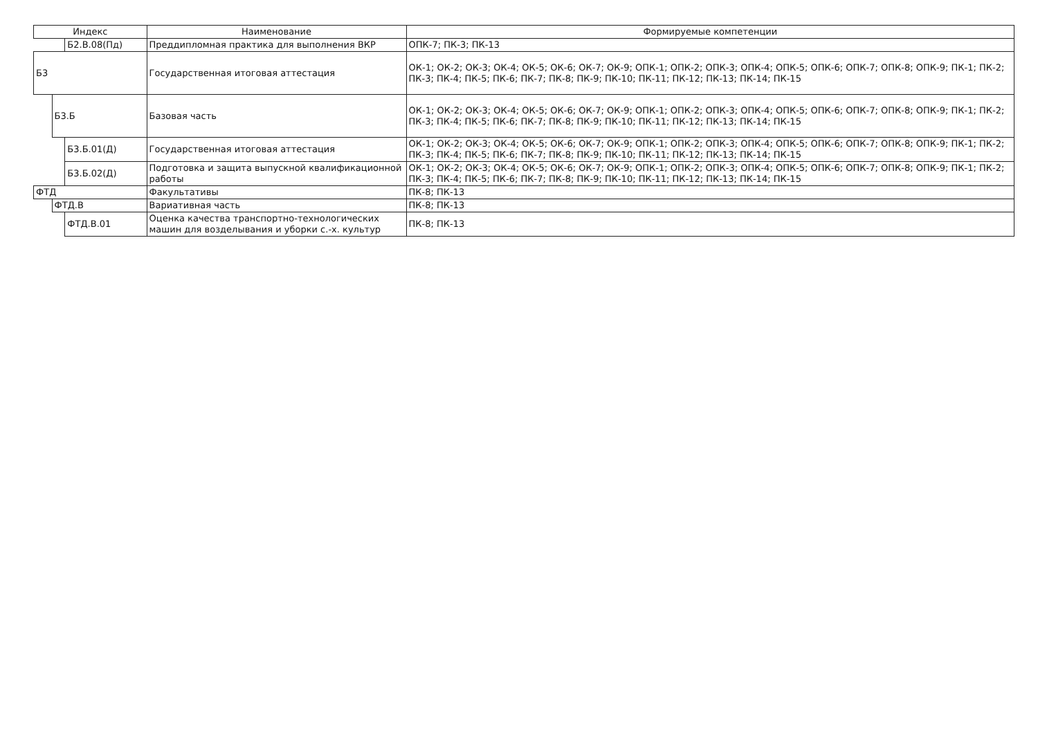| Индекс | | | Наименование | Формируемые компетенции |
| --- | --- | --- | --- | --- |
| | | Б2.В.08(Пд) | Преддипломная практика для выполнения ВКР | ОПК-7; ПК-3; ПК-13 |
| Б3 | | | Государственная итоговая аттестация | ОК-1; ОК-2; ОК-3; ОК-4; ОК-5; ОК-6; ОК-7; ОК-9; ОПК-1; ОПК-2; ОПК-3; ОПК-4; ОПК-5; ОПК-6; ОПК-7; ОПК-8; ОПК-9; ПК-1; ПК-2; ПК-3; ПК-4; ПК-5; ПК-6; ПК-7; ПК-8; ПК-9; ПК-10; ПК-11; ПК-12; ПК-13; ПК-14; ПК-15 |
| | Б3.Б | | Базовая часть | ОК-1; ОК-2; ОК-3; ОК-4; ОК-5; ОК-6; ОК-7; ОК-9; ОПК-1; ОПК-2; ОПК-3; ОПК-4; ОПК-5; ОПК-6; ОПК-7; ОПК-8; ОПК-9; ПК-1; ПК-2; ПК-3; ПК-4; ПК-5; ПК-6; ПК-7; ПК-8; ПК-9; ПК-10; ПК-11; ПК-12; ПК-13; ПК-14; ПК-15 |
| | | Б3.Б.01(Д) | Государственная итоговая аттестация | ОК-1; ОК-2; ОК-3; ОК-4; ОК-5; ОК-6; ОК-7; ОК-9; ОПК-1; ОПК-2; ОПК-3; ОПК-4; ОПК-5; ОПК-6; ОПК-7; ОПК-8; ОПК-9; ПК-1; ПК-2; ПК-3; ПК-4; ПК-5; ПК-6; ПК-7; ПК-8; ПК-9; ПК-10; ПК-11; ПК-12; ПК-13; ПК-14; ПК-15 |
| | | Б3.Б.02(Д) | Подготовка и защита выпускной квалификационной работы | ОК-1; ОК-2; ОК-3; ОК-4; ОК-5; ОК-6; ОК-7; ОК-9; ОПК-1; ОПК-2; ОПК-3; ОПК-4; ОПК-5; ОПК-6; ОПК-7; ОПК-8; ОПК-9; ПК-1; ПК-2; ПК-3; ПК-4; ПК-5; ПК-6; ПК-7; ПК-8; ПК-9; ПК-10; ПК-11; ПК-12; ПК-13; ПК-14; ПК-15 |
| ФТД | | | Факультативы | ПК-8; ПК-13 |
| | ФТД.В | | Вариативная часть | ПК-8; ПК-13 |
| | | ФТД.В.01 | Оценка качества транспортно-технологических машин для возделывания и уборки с.-х. культур | ПК-8; ПК-13 |